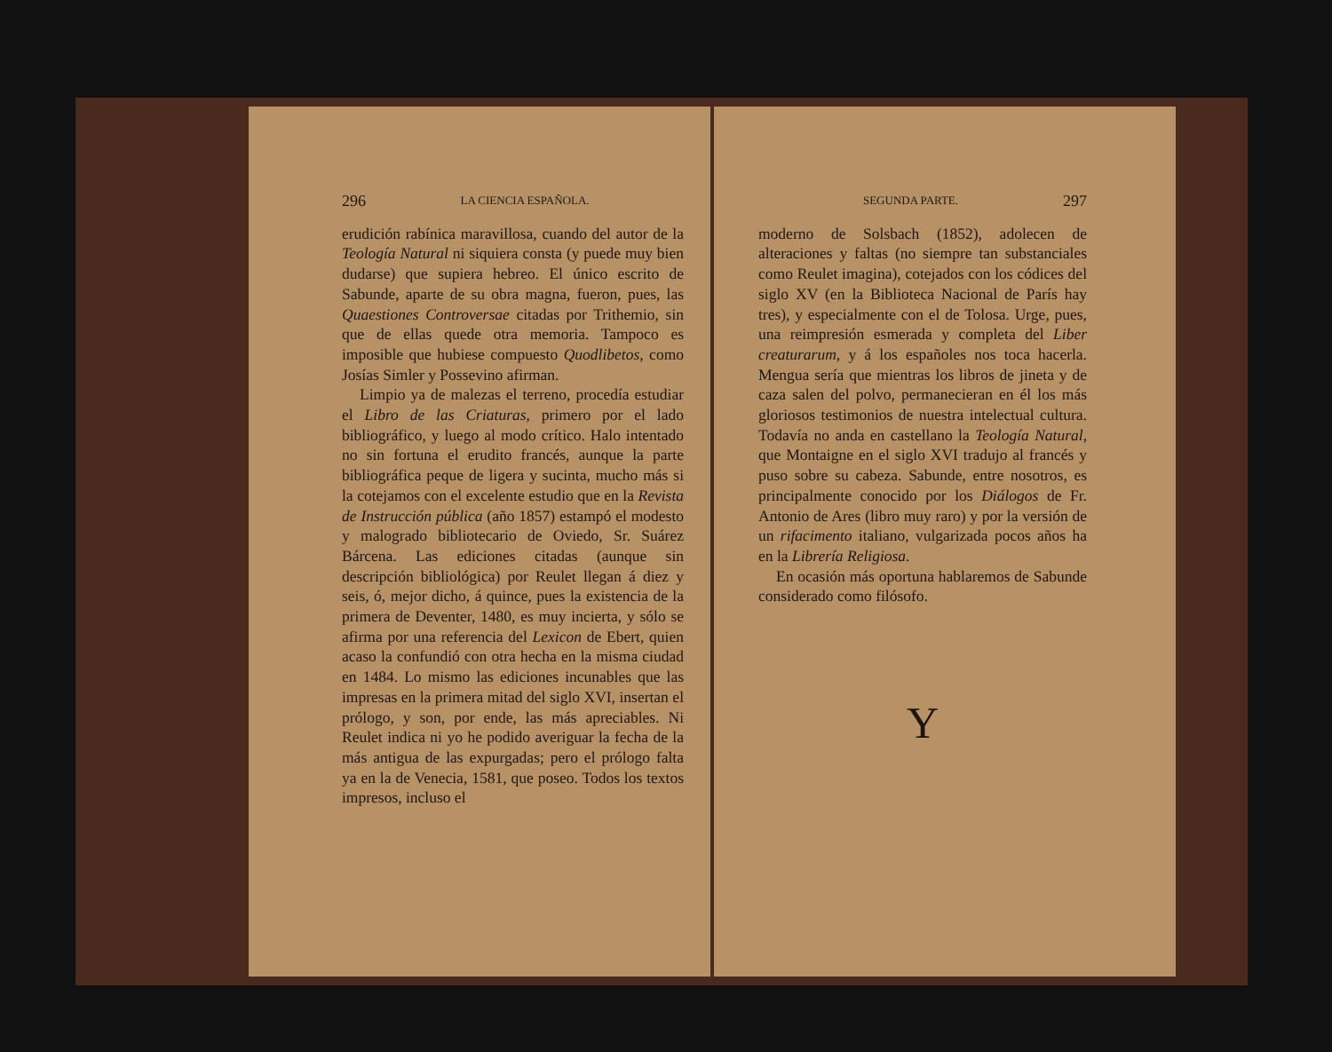296 LA CIENCIA ESPAÑOLA.
erudición rabínica maravillosa, cuando del autor de la Teología Natural ni siquiera consta (y puede muy bien dudarse) que supiera hebreo. El único escrito de Sabunde, aparte de su obra magna, fueron, pues, las Quaestiones Controversae citadas por Trithemio, sin que de ellas quede otra memoria. Tampoco es imposible que hubiese compuesto Quodlibetos, como Josías Simler y Possevino afirman.
Limpio ya de malezas el terreno, procedía estudiar el Libro de las Criaturas, primero por el lado bibliográfico, y luego al modo crítico. Halo intentado no sin fortuna el erudito francés, aunque la parte bibliográfica peque de ligera y sucinta, mucho más si la cotejamos con el excelente estudio que en la Revista de Instrucción pública (año 1857) estampó el modesto y malogrado bibliotecario de Oviedo, Sr. Suárez Bárcena. Las ediciones citadas (aunque sin descripción bibliológica) por Reulet llegan á diez y seis, ó, mejor dicho, á quince, pues la existencia de la primera de Deventer, 1480, es muy incierta, y sólo se afirma por una referencia del Lexicon de Ebert, quien acaso la confundió con otra hecha en la misma ciudad en 1484. Lo mismo las ediciones incunables que las impresas en la primera mitad del siglo XVI, insertan el prólogo, y son, por ende, las más apreciables. Ni Reulet indica ni yo he podido averiguar la fecha de la más antigua de las expurgadas; pero el prólogo falta ya en la de Venecia, 1581, que poseo. Todos los textos impresos, incluso el
SEGUNDA PARTE. 297
moderno de Solsbach (1852), adolecen de alteraciones y faltas (no siempre tan substanciales como Reulet imagina), cotejados con los códices del siglo XV (en la Biblioteca Nacional de París hay tres), y especialmente con el de Tolosa. Urge, pues, una reimpresión esmerada y completa del Liber creaturarum, y á los españoles nos toca hacerla. Mengua sería que mientras los libros de jineta y de caza salen del polvo, permanecieran en él los más gloriosos testimonios de nuestra intelectual cultura. Todavía no anda en castellano la Teología Natural, que Montaigne en el siglo XVI tradujo al francés y puso sobre su cabeza. Sabunde, entre nosotros, es principalmente conocido por los Diálogos de Fr. Antonio de Ares (libro muy raro) y por la versión de un rifacimento italiano, vulgarizada pocos años ha en la Librería Religiosa.
En ocasión más oportuna hablaremos de Sabunde considerado como filósofo.
Y